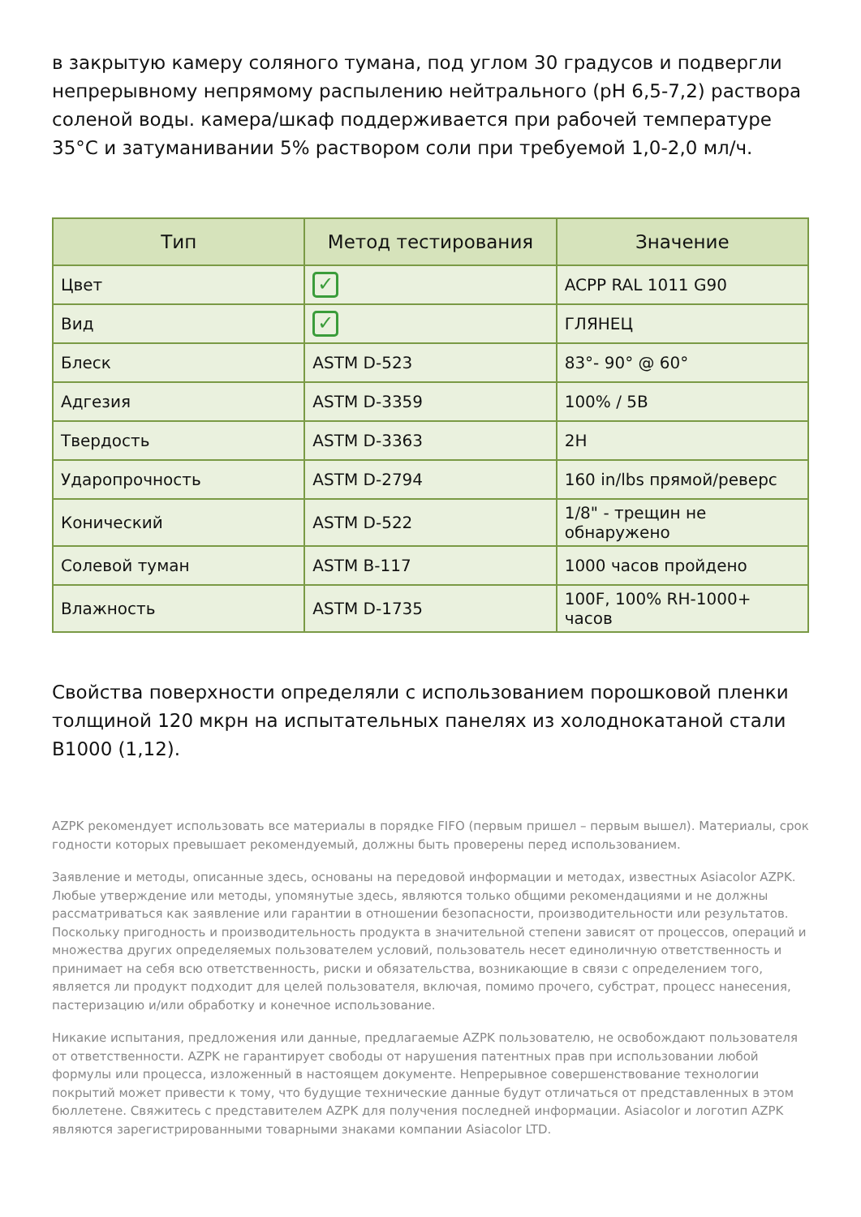в закрытую камеру соляного тумана, под углом 30 градусов и подвергли непрерывному непрямому распылению нейтрального (pH 6,5-7,2) раствора соленой воды. камера/шкаф поддерживается при рабочей температуре 35°C и затуманивании 5% раствором соли при требуемой 1,0-2,0 мл/ч.
| Тип | Метод тестирования | Значение |
| --- | --- | --- |
| Цвет | ✓ | ACPP RAL 1011 G90 |
| Вид | ✓ | ГЛЯНЕЦ |
| Блеск | ASTM D-523 | 83°- 90° @ 60° |
| Адгезия | ASTM D-3359 | 100% / 5B |
| Твердость | ASTM D-3363 | 2H |
| Ударопрочность | ASTM D-2794 | 160 in/lbs прямой/реверс |
| Конический | ASTM D-522 | 1/8" - трещин не обнаружено |
| Солевой туман | ASTM B-117 | 1000 часов пройдено |
| Влажность | ASTM D-1735 | 100F, 100% RH-1000+ часов |
Свойства поверхности определяли с использованием порошковой пленки толщиной 120 мкрн на испытательных панелях из холоднокатаной стали B1000 (1,12).
AZPK рекомендует использовать все материалы в порядке FIFO (первым пришел – первым вышел). Материалы, срок годности которых превышает рекомендуемый, должны быть проверены перед использованием.
Заявление и методы, описанные здесь, основаны на передовой информации и методах, известных Asiacolor AZPK. Любые утверждение или методы, упомянутые здесь, являются только общими рекомендациями и не должны рассматриваться как заявление или гарантии в отношении безопасности, производительности или результатов. Поскольку пригодность и производительность продукта в значительной степени зависят от процессов, операций и множества других определяемых пользователем условий, пользователь несет единоличную ответственность и принимает на себя всю ответственность, риски и обязательства, возникающие в связи с определением того, является ли продукт подходит для целей пользователя, включая, помимо прочего, субстрат, процесс нанесения, пастеризацию и/или обработку и конечное использование.
Никакие испытания, предложения или данные, предлагаемые AZPK пользователю, не освобождают пользователя от ответственности. AZPK не гарантирует свободы от нарушения патентных прав при использовании любой формулы или процесса, изложенный в настоящем документе. Непрерывное совершенствование технологии покрытий может привести к тому, что будущие технические данные будут отличаться от представленных в этом бюллетене. Свяжитесь с представителем AZPK для получения последней информации. Asiacolor и логотип AZPK являются зарегистрированными товарными знаками компании Asiacolor LTD.